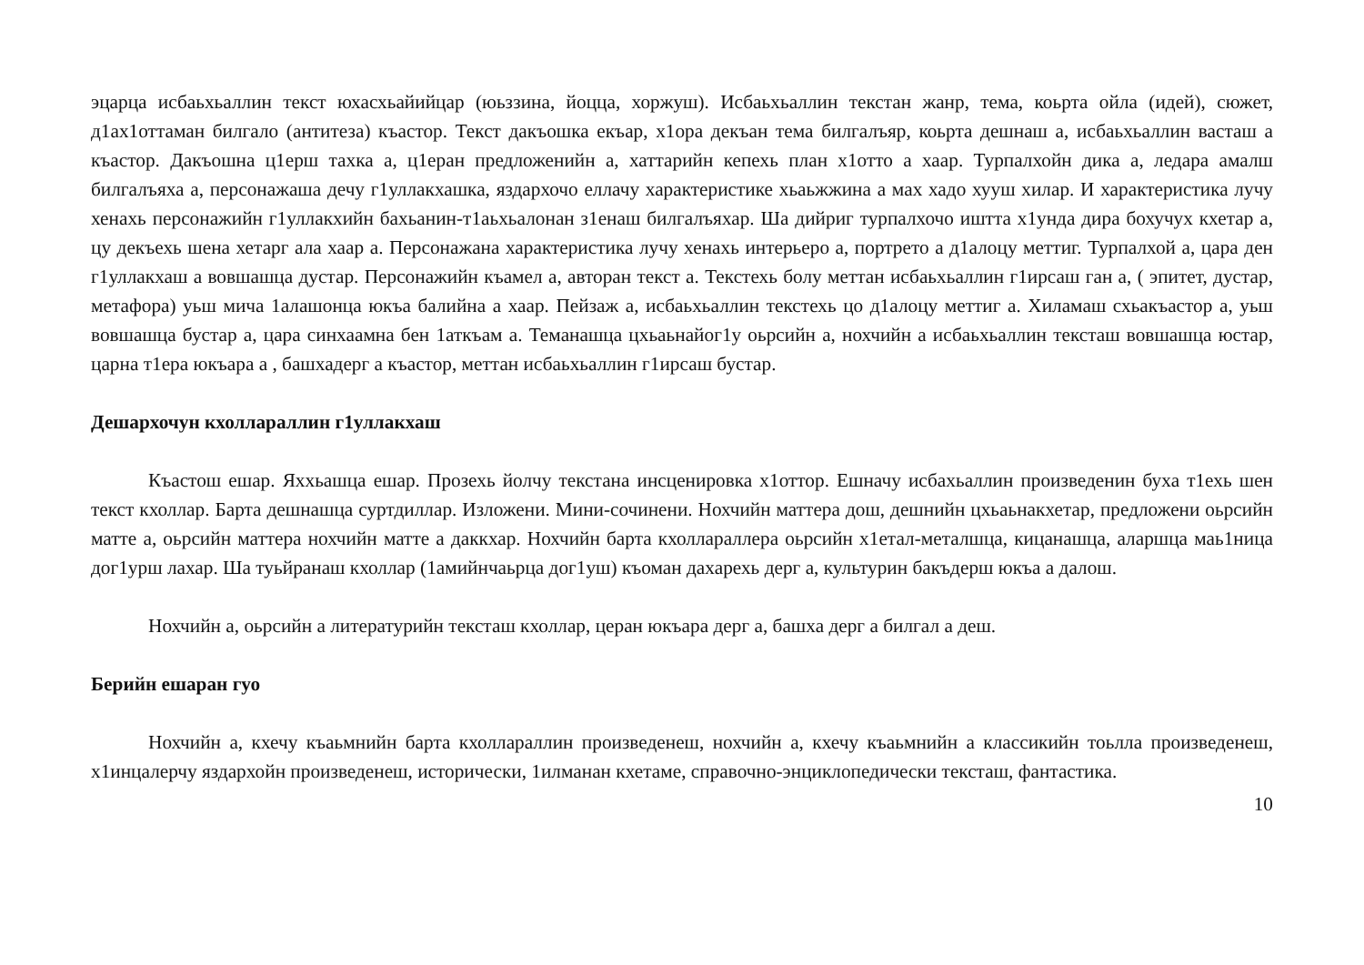эцарца исбаьхьаллин текст юхасхьайийцар (юьззина, йоцца, хоржуш). Исбаьхьаллин текстан жанр, тема, коьрта ойла (идей), сюжет, д1ах1оттаман билгало (антитеза) къастор. Текст дакъошка екъар, х1ора декъан тема билгалъяр, коьрта дешнаш а, исбаьхьаллин васташ а къастор. Дакъошна ц1ерш тахка а, ц1еран предложенийн а, хаттарийн кепехь план х1отто а хаар. Турпалхойн дика а, ледара амалш билгалъяха а, персонажаша дечу г1уллакхашка, яздархочо еллачу характеристике хьаьжжина а мах хадо хууш хилар. И характеристика лучу хенахь персонажийн г1уллакхийн бахьанин-т1аьхьалонан з1енаш билгалъяхар. Ша дийриг турпалхочо иштта х1унда дира бохучух кхетар а, цу декъехь шена хетарг ала хаар а. Персонажана характеристика лучу хенахь интерьеро а, портрето а д1алоцу меттиг. Турпалхой а, цара ден г1уллакхаш а вовшашца дустар. Персонажийн къамел а, авторан текст а. Текстехь болу меттан исбаьхьаллин г1ирсаш ган а, ( эпитет, дустар, метафора) уьш мича 1алашонца юкъа балийна а хаар. Пейзаж а, исбаьхьаллин текстехь цо д1алоцу меттиг а. Хиламаш схьакъастор а, уьш вовшашца бустар а, цара синхаамна бен 1аткъам а. Теманашца цхьаьнайог1у оьрсийн а, нохчийн а исбаьхьаллин тексташ вовшашца юстар, царна т1ера юкъара а , башхадерг а къастор, меттан исбаьхьаллин г1ирсаш бустар.
Дешархочун кхоллараллин г1уллакхаш
Къастош ешар. Яххьашца ешар. Прозехь йолчу текстана инсценировка х1оттор. Ешначу исбахьаллин произведенин буха т1ехь шен текст кхоллар. Барта дешнашца суртдиллар. Изложени. Мини-сочинени. Нохчийн маттера дош, дешнийн цхьаьнакхетар, предложени оьрсийн матте а, оьрсийн маттера нохчийн матте а даккхар. Нохчийн барта кхоллараллера оьрсийн х1етал-металшца, кицанашца, аларшца маь1ница дог1урш лахар. Ша туьйранаш кхоллар (1амийнчаьрца дог1уш) къоман дахарехь дерг а, культурин бакъдерш юкъа а далош.
Нохчийн а, оьрсийн а литературийн тексташ кхоллар, церан юкъара дерг а, башха дерг а билгал а деш.
Берийн ешаран гуо
Нохчийн а, кхечу къаьмнийн барта кхоллараллин произведенеш, нохчийн а, кхечу къаьмнийн а классикийн тоьлла произведенеш, х1инцалерчу яздархойн произведенеш, исторически, 1илманан кхетаме, справочно-энциклопедически тексташ, фантастика.
10